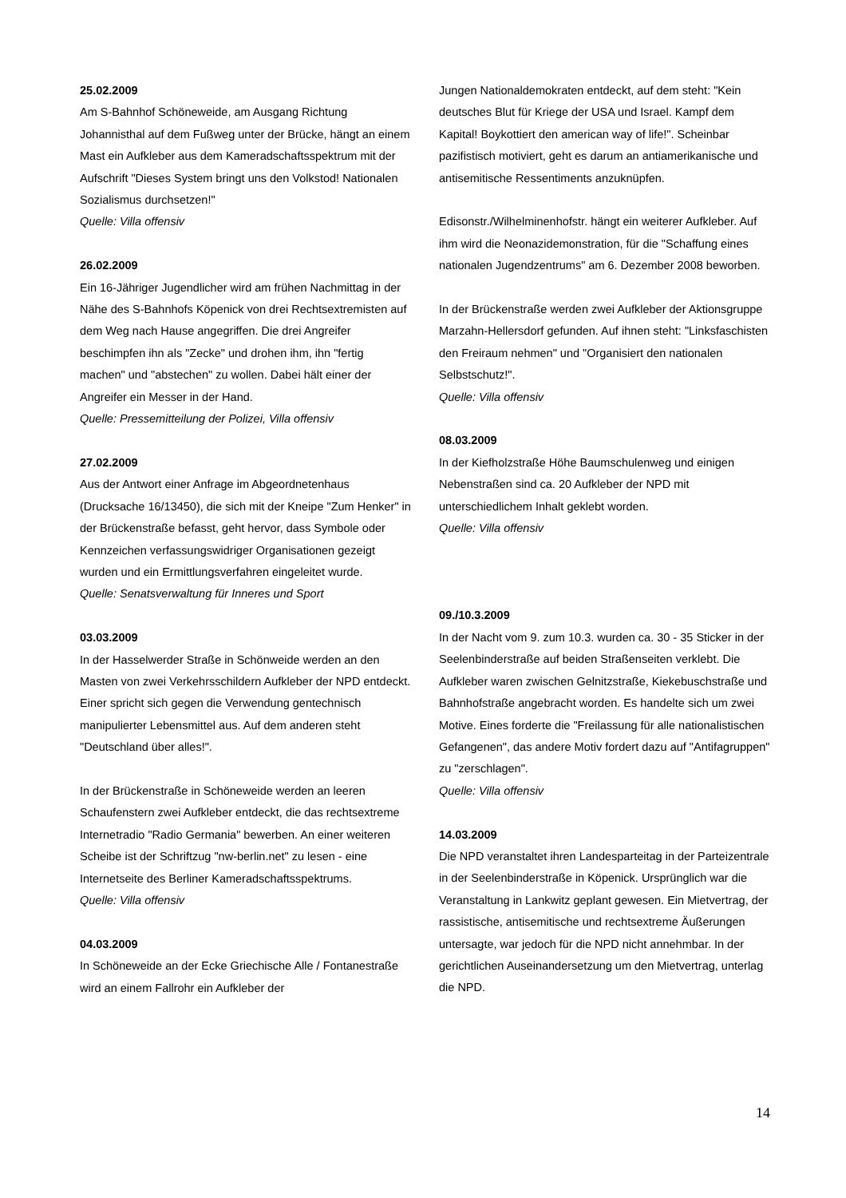25.02.2009
Am S-Bahnhof Schöneweide, am Ausgang Richtung Johannisthal auf dem Fußweg unter der Brücke, hängt an einem Mast ein Aufkleber aus dem Kameradschaftsspektrum mit der Aufschrift "Dieses System bringt uns den Volkstod! Nationalen Sozialismus durchsetzen!"
Quelle: Villa offensiv
26.02.2009
Ein 16-Jähriger Jugendlicher wird am frühen Nachmittag in der Nähe des S-Bahnhofs Köpenick von drei Rechtsextremisten auf dem Weg nach Hause angegriffen. Die drei Angreifer beschimpfen ihn als "Zecke" und drohen ihm, ihn "fertig machen" und "abstechen" zu wollen. Dabei hält einer der Angreifer ein Messer in der Hand.
Quelle: Pressemitteilung der Polizei, Villa offensiv
27.02.2009
Aus der Antwort einer Anfrage im Abgeordnetenhaus (Drucksache 16/13450), die sich mit der Kneipe "Zum Henker" in der Brückenstraße befasst, geht hervor, dass Symbole oder Kennzeichen verfassungswidriger Organisationen gezeigt wurden und ein Ermittlungsverfahren eingeleitet wurde.
Quelle: Senatsverwaltung für Inneres und Sport
03.03.2009
In der Hasselwerder Straße in Schönweide werden an den Masten von zwei Verkehrsschildern Aufkleber der NPD entdeckt. Einer spricht sich gegen die Verwendung gentechnisch manipulierter Lebensmittel aus. Auf dem anderen steht "Deutschland über alles!".
In der Brückenstraße in Schöneweide werden an leeren Schaufenstern zwei Aufkleber entdeckt, die das rechtsextreme Internetradio "Radio Germania" bewerben. An einer weiteren Scheibe ist der Schriftzug "nw-berlin.net" zu lesen - eine Internetseite des Berliner Kameradschaftsspektrums.
Quelle: Villa offensiv
04.03.2009
In Schöneweide an der Ecke Griechische Alle / Fontanestraße wird an einem Fallrohr ein Aufkleber der
Jungen Nationaldemokraten entdeckt, auf dem steht: "Kein deutsches Blut für Kriege der USA und Israel. Kampf dem Kapital! Boykottiert den american way of life!". Scheinbar pazifistisch motiviert, geht es darum an antiamerikanische und antisemitische Ressentiments anzuknüpfen.
Edisonstr./Wilhelminenhofstr. hängt ein weiterer Aufkleber. Auf ihm wird die Neonazidemonstration, für die "Schaffung eines nationalen Jugendzentrums" am 6. Dezember 2008 beworben.
In der Brückenstraße werden zwei Aufkleber der Aktionsgruppe Marzahn-Hellersdorf gefunden. Auf ihnen steht: "Linksfaschisten den Freiraum nehmen" und "Organisiert den nationalen Selbstschutz!".
Quelle: Villa offensiv
08.03.2009
In der Kiefholzstraße Höhe Baumschulenweg und einigen Nebenstraßen sind ca. 20 Aufkleber der NPD mit unterschiedlichem Inhalt geklebt worden.
Quelle: Villa offensiv
09./10.3.2009
In der Nacht vom 9. zum 10.3. wurden ca. 30 - 35 Sticker in der Seelenbinderstraße auf beiden Straßenseiten verklebt. Die Aufkleber waren zwischen Gelnitzstraße, Kiekebuschstraße und Bahnhofstraße angebracht worden. Es handelte sich um zwei Motive. Eines forderte die "Freilassung für alle nationalistischen Gefangenen", das andere Motiv fordert dazu auf "Antifagruppen" zu "zerschlagen".
Quelle: Villa offensiv
14.03.2009
Die NPD veranstaltet ihren Landesparteitag in der Parteizentrale in der Seelenbinderstraße in Köpenick. Ursprünglich war die Veranstaltung in Lankwitz geplant gewesen. Ein Mietvertrag, der rassistische, antisemitische und rechtsextreme Äußerungen untersagte, war jedoch für die NPD nicht annehmbar. In der gerichtlichen Auseinandersetzung um den Mietvertrag, unterlag die NPD.
14